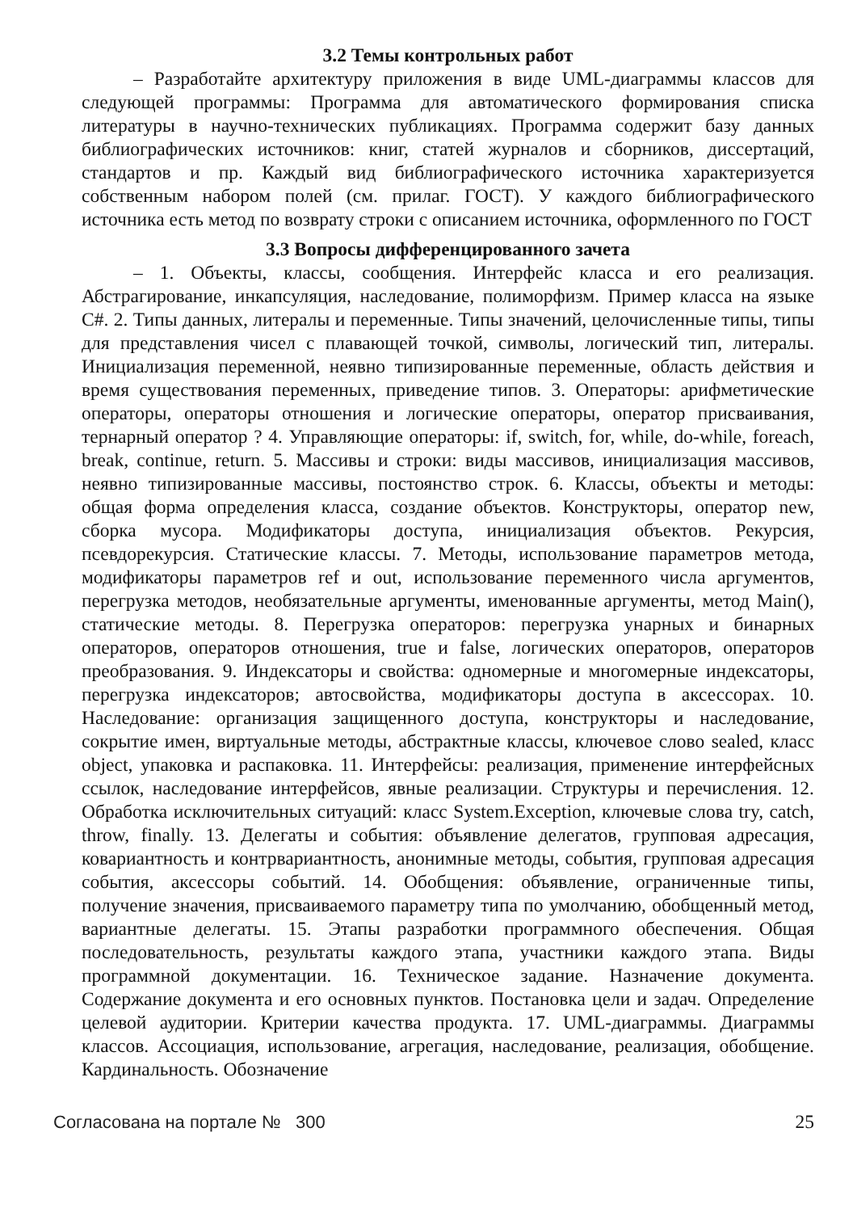3.2 Темы контрольных работ
– Разработайте архитектуру приложения в виде UML-диаграммы классов для следующей программы: Программа для автоматического формирования списка литературы в научно-технических публикациях. Программа содержит базу данных библиографических источников: книг, статей журналов и сборников, диссертаций, стандартов и пр. Каждый вид библиографического источника характеризуется собственным набором полей (см. прилаг. ГОСТ). У каждого библиографического источника есть метод по возврату строки с описанием источника, оформленного по ГОСТ
3.3 Вопросы дифференцированного зачета
– 1. Объекты, классы, сообщения. Интерфейс класса и его реализация. Абстрагирование, инкапсуляция, наследование, полиморфизм. Пример класса на языке C#. 2. Типы данных, литералы и переменные. Типы значений, целочисленные типы, типы для представления чисел с плавающей точкой, символы, логический тип, литералы. Инициализация переменной, неявно типизированные переменные, область действия и время существования переменных, приведение типов. 3. Операторы: арифметические операторы, операторы отношения и логические операторы, оператор присваивания, тернарный оператор ? 4. Управляющие операторы: if, switch, for, while, do-while, foreach, break, continue, return. 5. Массивы и строки: виды массивов, инициализация массивов, неявно типизированные массивы, постоянство строк. 6. Классы, объекты и методы: общая форма определения класса, создание объектов. Конструкторы, оператор new, сборка мусора. Модификаторы доступа, инициализация объектов. Рекурсия, псевдорекурсия. Статические классы. 7. Методы, использование параметров метода, модификаторы параметров ref и out, использование переменного числа аргументов, перегрузка методов, необязательные аргументы, именованные аргументы, метод Main(), статические методы. 8. Перегрузка операторов: перегрузка унарных и бинарных операторов, операторов отношения, true и false, логических операторов, операторов преобразования. 9. Индексаторы и свойства: одномерные и многомерные индексаторы, перегрузка индексаторов; автосвойства, модификаторы доступа в аксессорах. 10. Наследование: организация защищенного доступа, конструкторы и наследование, сокрытие имен, виртуальные методы, абстрактные классы, ключевое слово sealed, класс object, упаковка и распаковка. 11. Интерфейсы: реализация, применение интерфейсных ссылок, наследование интерфейсов, явные реализации. Структуры и перечисления. 12. Обработка исключительных ситуаций: класс System.Exception, ключевые слова try, catch, throw, finally. 13. Делегаты и события: объявление делегатов, групповая адресация, ковариантность и контрвариантность, анонимные методы, события, групповая адресация события, аксессоры событий. 14. Обобщения: объявление, ограниченные типы, получение значения, присваиваемого параметру типа по умолчанию, обобщенный метод, вариантные делегаты. 15. Этапы разработки программного обеспечения. Общая последовательность, результаты каждого этапа, участники каждого этапа. Виды программной документации. 16. Техническое задание. Назначение документа. Содержание документа и его основных пунктов. Постановка цели и задач. Определение целевой аудитории. Критерии качества продукта. 17. UML-диаграммы. Диаграммы классов. Ассоциация, использование, агрегация, наследование, реализация, обобщение. Кардинальность. Обозначение
Согласована на портале № 300 25